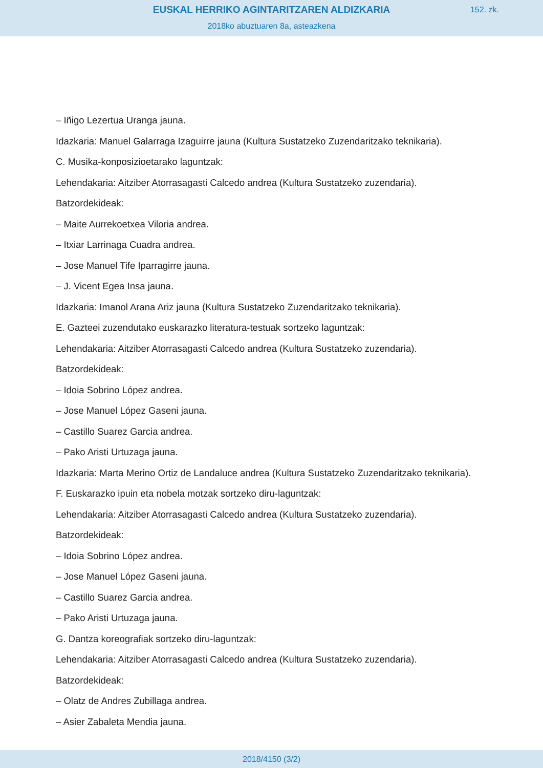EUSKAL HERRIKO AGINTARITZAREN ALDIZKARIA
152. zk.
2018ko abuztuaren 8a, asteazkena
– Iñigo Lezertua Uranga jauna.
Idazkaria: Manuel Galarraga Izaguirre jauna (Kultura Sustatzeko Zuzendaritzako teknikaria).
C. Musika-konposizioetarako laguntzak:
Lehendakaria: Aitziber Atorrasagasti Calcedo andrea (Kultura Sustatzeko zuzendaria).
Batzordekideak:
– Maite Aurrekoetxea Viloria andrea.
– Itxiar Larrinaga Cuadra andrea.
– Jose Manuel Tife Iparragirre jauna.
– J. Vicent Egea Insa jauna.
Idazkaria: Imanol Arana Ariz jauna (Kultura Sustatzeko Zuzendaritzako teknikaria).
E. Gazteei zuzendutako euskarazko literatura-testuak sortzeko laguntzak:
Lehendakaria: Aitziber Atorrasagasti Calcedo andrea (Kultura Sustatzeko zuzendaria).
Batzordekideak:
– Idoia Sobrino López andrea.
– Jose Manuel López Gaseni jauna.
– Castillo Suarez Garcia andrea.
– Pako Aristi Urtuzaga jauna.
Idazkaria: Marta Merino Ortiz de Landaluce andrea (Kultura Sustatzeko Zuzendaritzako teknikaria).
F. Euskarazko ipuin eta nobela motzak sortzeko diru-laguntzak:
Lehendakaria: Aitziber Atorrasagasti Calcedo andrea (Kultura Sustatzeko zuzendaria).
Batzordekideak:
– Idoia Sobrino López andrea.
– Jose Manuel López Gaseni jauna.
– Castillo Suarez Garcia andrea.
– Pako Aristi Urtuzaga jauna.
G. Dantza koreografiak sortzeko diru-laguntzak:
Lehendakaria: Aitziber Atorrasagasti Calcedo andrea (Kultura Sustatzeko zuzendaria).
Batzordekideak:
– Olatz de Andres Zubillaga andrea.
– Asier Zabaleta Mendia jauna.
2018/4150 (3/2)